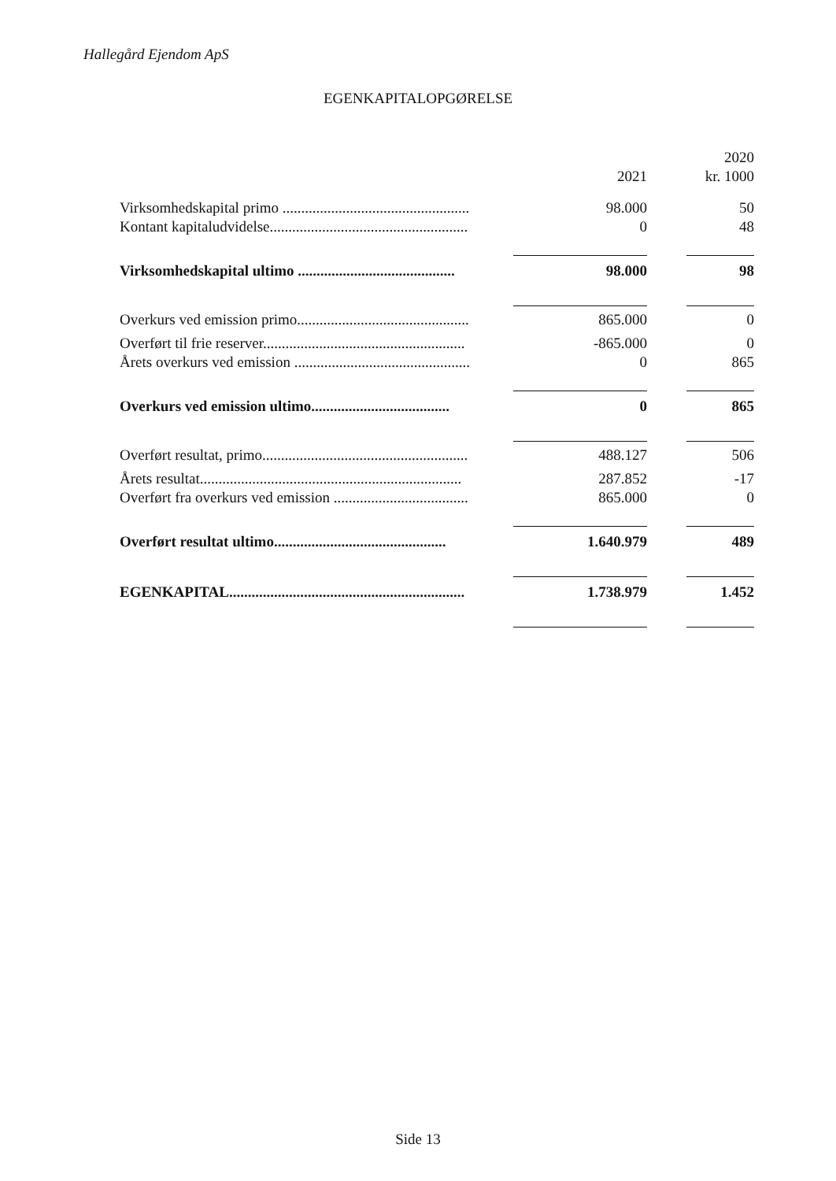Hallegård Ejendom ApS
EGENKAPITALOPGØRELSE
| | | | 2020 |
| --- | --- | --- | --- |
| | 2021 | | kr. 1000 |
| Virksomhedskapital primo .................................................. | 98.000 | | 50 |
| Kontant kapitaludvidelse..................................................... | 0 | | 48 |
| Virksomhedskapital ultimo .......................................... | 98.000 | | 98 |
| Overkurs ved emission primo.............................................. | 865.000 | | 0 |
| Overført til frie reserver...................................................... | -865.000 | | 0 |
| Årets overkurs ved emission ............................................... | 0 | | 865 |
| Overkurs ved emission ultimo..................................... | 0 | | 865 |
| Overført resultat, primo....................................................... | 488.127 | | 506 |
| Årets resultat...................................................................... | 287.852 | | -17 |
| Overført fra overkurs ved emission .................................... | 865.000 | | 0 |
| Overført resultat ultimo.............................................. | 1.640.979 | | 489 |
| EGENKAPITAL............................................................... | 1.738.979 | | 1.452 |
Side 13